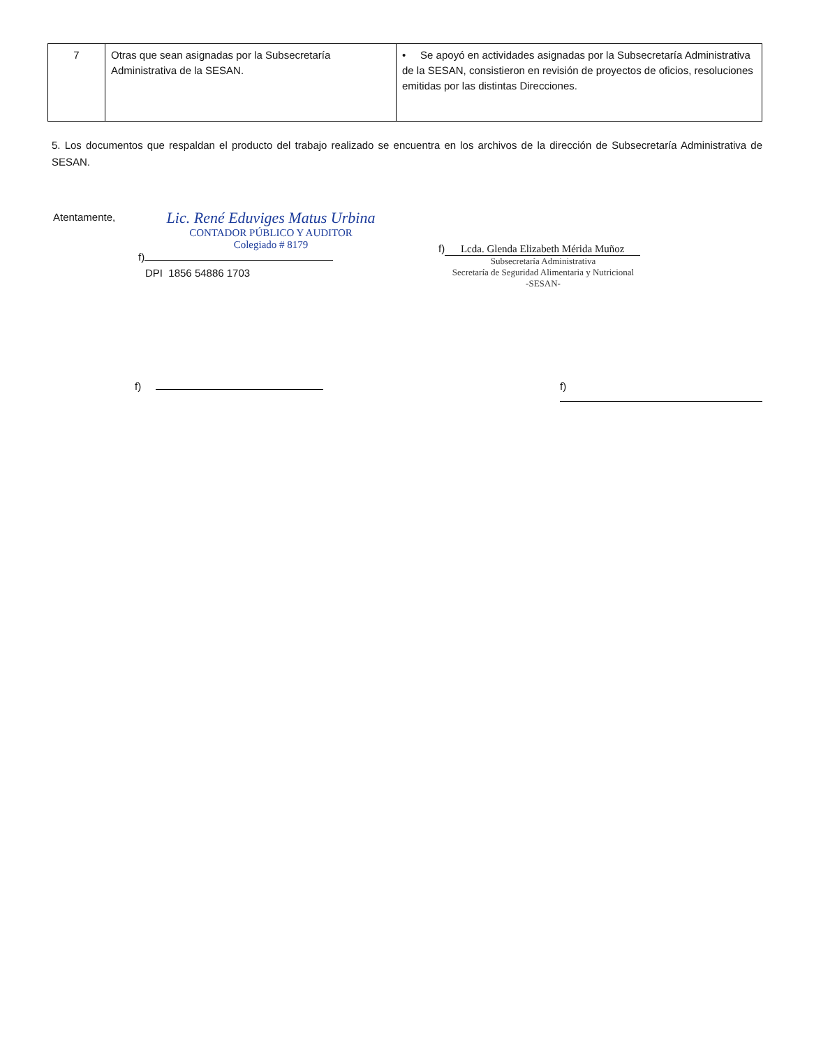| 7 | Otras que sean asignadas por la Subsecretaría Administrativa de la SESAN. | • Se apoyó en actividades asignadas por la Subsecretaría Administrativa de la SESAN, consistieron en revisión de proyectos de oficios, resoluciones emitidas por las distintas Direcciones. |
5. Los documentos que respaldan el producto del trabajo realizado se encuentra en los archivos de la dirección de Subsecretaría Administrativa de SESAN.
Atentamente,
Lic. René Eduviges Matus Urbina
CONTADOR PÚBLICO Y AUDITOR
Colegiado # 8179
f)
DPI 1856 54886 1703
f) Lcda. Glenda Elizabeth Mérida Muñoz
Subsecretaría Administrativa
Secretaría de Seguridad Alimentaria y Nutricional
-SESAN-
f) f)